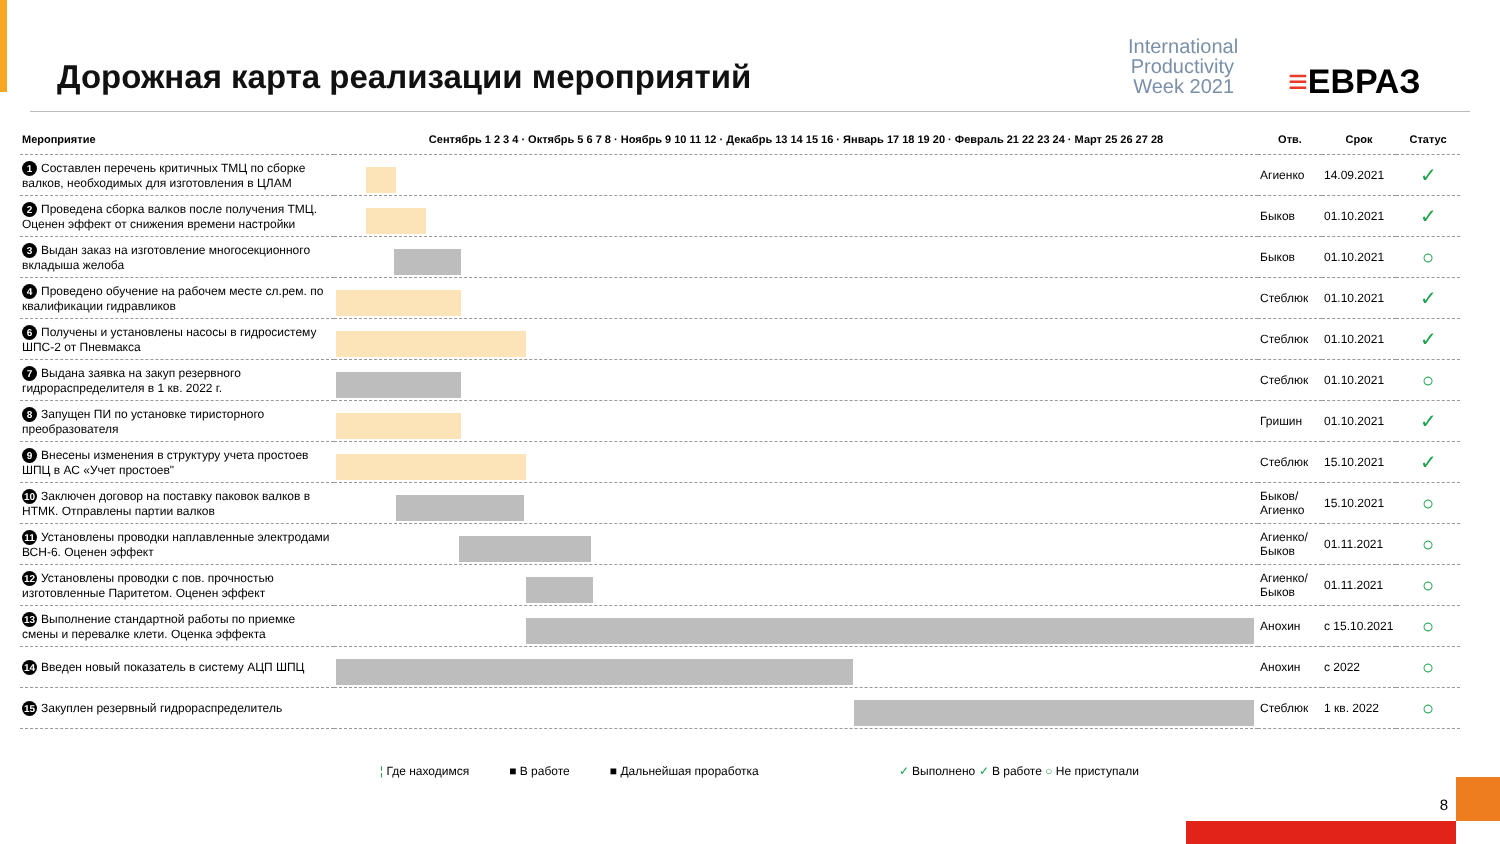Дорожная карта реализации мероприятий
International Productivity Week 2021
≡ЕВРАЗ
| Мероприятие | Сентябрь 1 2 3 4 · Октябрь 5 6 7 8 · Ноябрь 9 10 11 12 · Декабрь 13 14 15 16 · Январь 17 18 19 20 · Февраль 21 22 23 24 · Март 25 26 27 28 | Отв. | Срок | Статус |
| --- | --- | --- | --- | --- |
| 1 Составлен перечень критичных ТМЦ по сборке валков, необходимых для изготовления в ЦЛАМ | | Агиенко | 14.09.2021 | ✓ |
| 2 Проведена сборка валков после получения ТМЦ. Оценен эффект от снижения времени настройки | | Быков | 01.10.2021 | ✓ |
| 3 Выдан заказ на изготовление многосекционного вкладыша желоба | | Быков | 01.10.2021 | ○ |
| 4 Проведено обучение на рабочем месте сл.рем. по квалификации гидравликов | | Стеблюк | 01.10.2021 | ✓ |
| 6 Получены и установлены насосы в гидросистему ШПС-2 от Пневмакса | | Стеблюк | 01.10.2021 | ✓ |
| 7 Выдана заявка на закуп резервного гидрораспределителя в 1 кв. 2022 г. | | Стеблюк | 01.10.2021 | ○ |
| 8 Запущен ПИ по установке тиристорного преобразователя | | Гришин | 01.10.2021 | ✓ |
| 9 Внесены изменения в структуру учета простоев ШПЦ в АС «Учет простоев" | | Стеблюк | 15.10.2021 | ✓ |
| 10 Заключен договор на поставку паковок валков в НТМК. Отправлены партии валков | | Быков/ Агиенко | 15.10.2021 | ○ |
| 11 Установлены проводки наплавленные электродами ВСН-6. Оценен эффект | | Агиенко/ Быков | 01.11.2021 | ○ |
| 12 Установлены проводки с пов. прочностью изготовленные Паритетом. Оценен эффект | | Агиенко/ Быков | 01.11.2021 | ○ |
| 13 Выполнение стандартной работы по приемке смены и перевалке клети. Оценка эффекта | | Анохин | с 15.10.2021 | ○ |
| 14 Введен новый показатель в систему АЦП ШПЦ | | Анохин | с 2022 | ○ |
| 15 Закуплен резервный гидрораспределитель | | Стеблюк | 1 кв. 2022 | ○ |
¦ Где находимся ■ В работе ■ Дальнейшая проработка ✓ Выполнено ✓ В работе ○ Не приступали
8